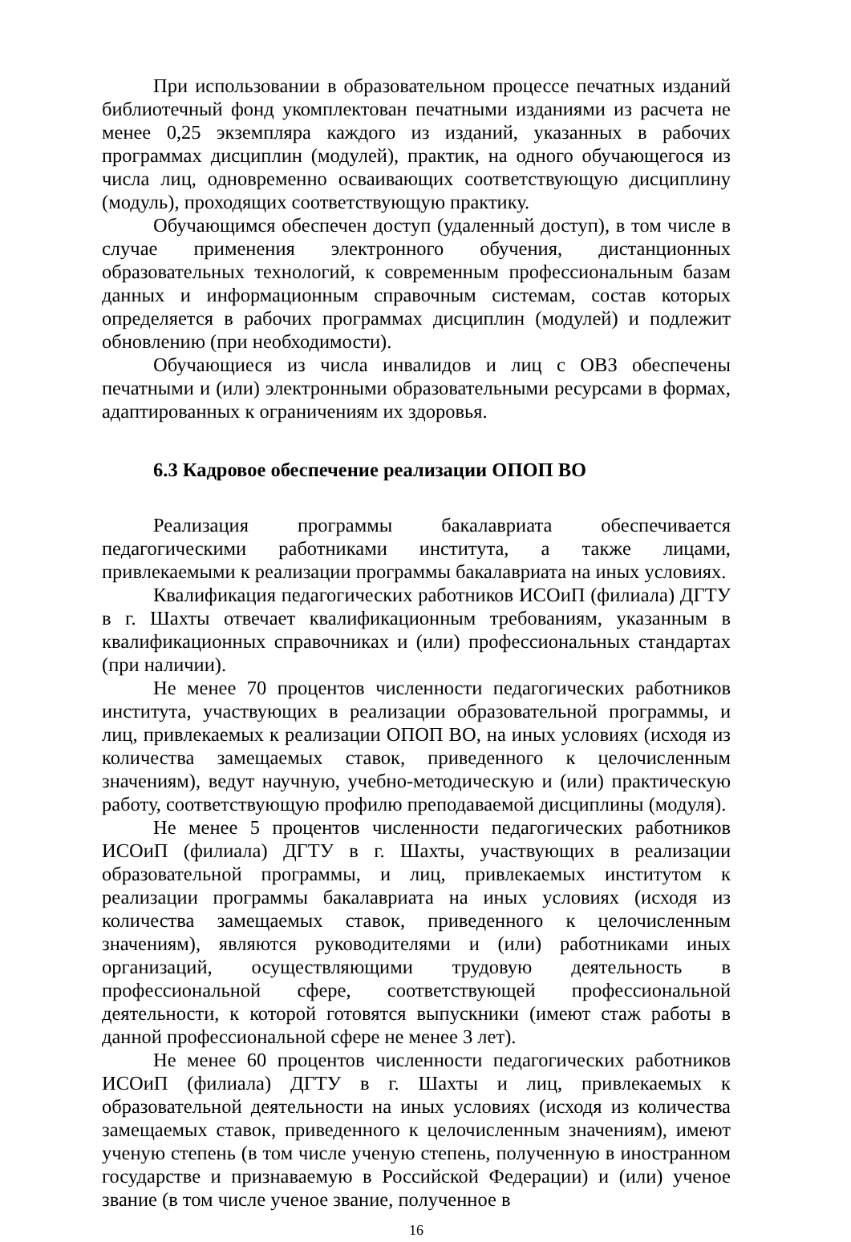При использовании в образовательном процессе печатных изданий библиотечный фонд укомплектован печатными изданиями из расчета не менее 0,25 экземпляра каждого из изданий, указанных в рабочих программах дисциплин (модулей), практик, на одного обучающегося из числа лиц, одновременно осваивающих соответствующую дисциплину (модуль), проходящих соответствующую практику.
Обучающимся обеспечен доступ (удаленный доступ), в том числе в случае применения электронного обучения, дистанционных образовательных технологий, к современным профессиональным базам данных и информационным справочным системам, состав которых определяется в рабочих программах дисциплин (модулей) и подлежит обновлению (при необходимости).
Обучающиеся из числа инвалидов и лиц с ОВЗ обеспечены печатными и (или) электронными образовательными ресурсами в формах, адаптированных к ограничениям их здоровья.
6.3 Кадровое обеспечение реализации ОПОП ВО
Реализация программы бакалавриата обеспечивается педагогическими работниками института, а также лицами, привлекаемыми к реализации программы бакалавриата на иных условиях.
Квалификация педагогических работников ИСОиП (филиала) ДГТУ в г. Шахты отвечает квалификационным требованиям, указанным в квалификационных справочниках и (или) профессиональных стандартах (при наличии).
Не менее 70 процентов численности педагогических работников института, участвующих в реализации образовательной программы, и лиц, привлекаемых к реализации ОПОП ВО, на иных условиях (исходя из количества замещаемых ставок, приведенного к целочисленным значениям), ведут научную, учебно-методическую и (или) практическую работу, соответствующую профилю преподаваемой дисциплины (модуля).
Не менее 5 процентов численности педагогических работников ИСОиП (филиала) ДГТУ в г. Шахты, участвующих в реализации образовательной программы, и лиц, привлекаемых институтом к реализации программы бакалавриата на иных условиях (исходя из количества замещаемых ставок, приведенного к целочисленным значениям), являются руководителями и (или) работниками иных организаций, осуществляющими трудовую деятельность в профессиональной сфере, соответствующей профессиональной деятельности, к которой готовятся выпускники (имеют стаж работы в данной профессиональной сфере не менее 3 лет).
Не менее 60 процентов численности педагогических работников ИСОиП (филиала) ДГТУ в г. Шахты и лиц, привлекаемых к образовательной деятельности на иных условиях (исходя из количества замещаемых ставок, приведенного к целочисленным значениям), имеют ученую степень (в том числе ученую степень, полученную в иностранном государстве и признаваемую в Российской Федерации) и (или) ученое звание (в том числе ученое звание, полученное в
16